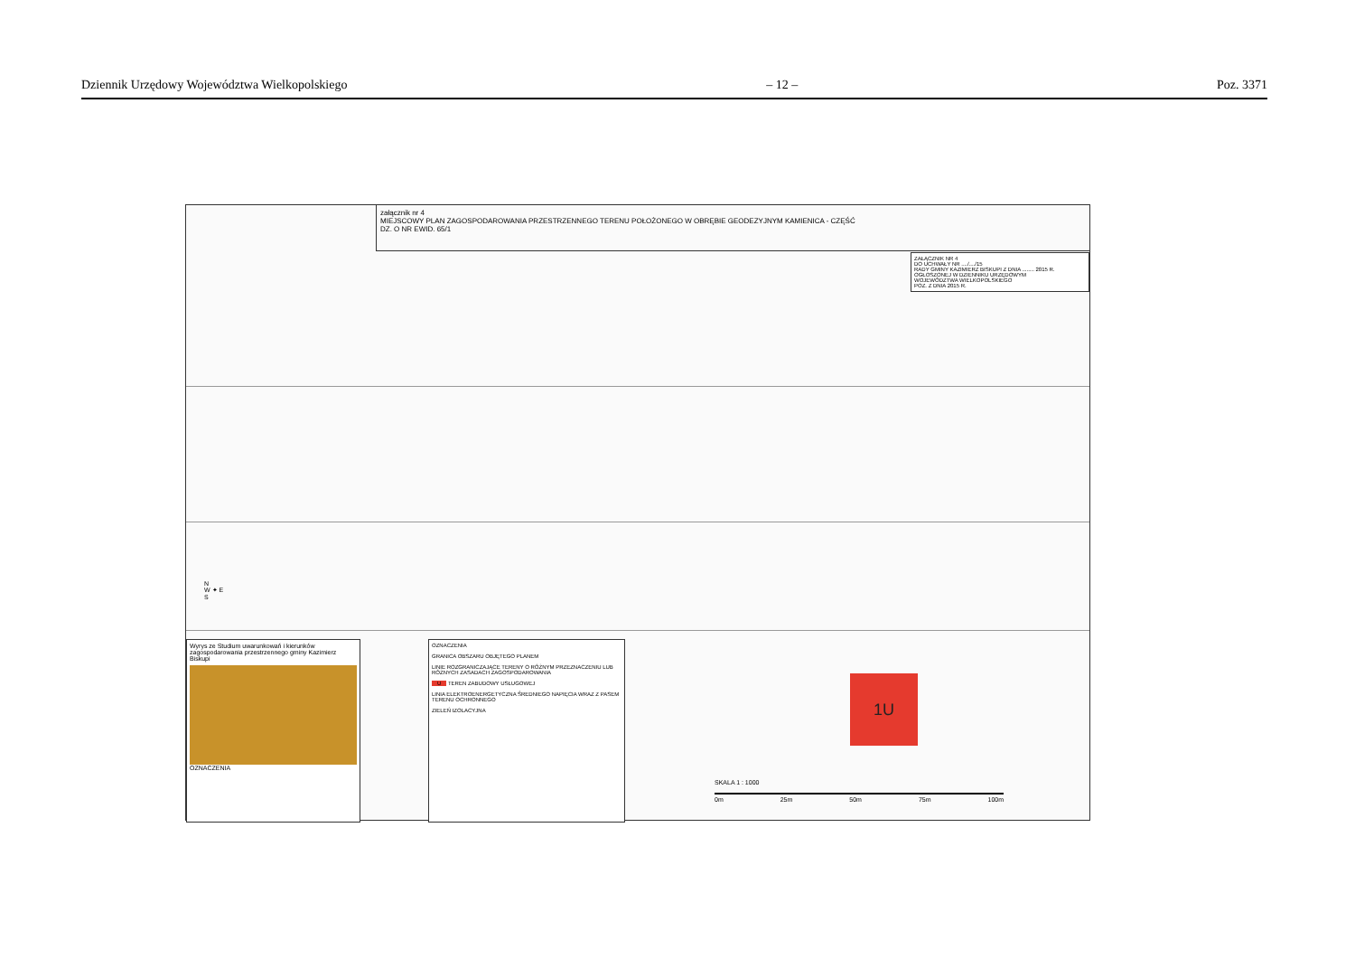Dziennik Urzędowy Województwa Wielkopolskiego – 12 – Poz. 3371
załącznik nr 4
MIEJSCOWY PLAN ZAGOSPODAROWANIA PRZESTRZENNEGO TERENU POŁOŻONEGO W OBRĘBIE GEODEZYJNYM KAMIENICA - CZĘŚĆ
DZ. O NR EWID. 65/1
ZAŁĄCZNIK NR 4
DO UCHWAŁY NR ..../..../15
RADY GMINY KAZIMIERZ BISKUPI Z DNIA ........ 2015 R.
OGŁOSZONEJ W DZIENNIKU URZĘDOWYM
WOJEWÓDZTWA WIELKOPOLSKIEGO
POZ. Z DNIA 2015 R.
Wyrys ze Studium uwarunkowań i kierunków zagospodarowania przestrzennego gminy Kazimierz Biskupi
OZNACZENIA
OZNACZENIA
GRANICA OBSZARU OBJĘTEGO PLANEM
LINIE ROZGRANICZAJĄCE TERENY O RÓŻNYM PRZEZNACZENIU LUB RÓŻNYCH ZASADACH ZAGOSPODAROWANIA
U TEREN ZABUDOWY USŁUGOWEJ
LINIA ELEKTROENERGETYCZNA ŚREDNIEGO NAPIĘCIA WRAZ Z PASEM TERENU OCHRONNEGO
ZIELEŃ IZOLACYJNA
1U
SKALA 1 : 1000
0m 25m 50m 75m 100m
N
W ✦ E
S